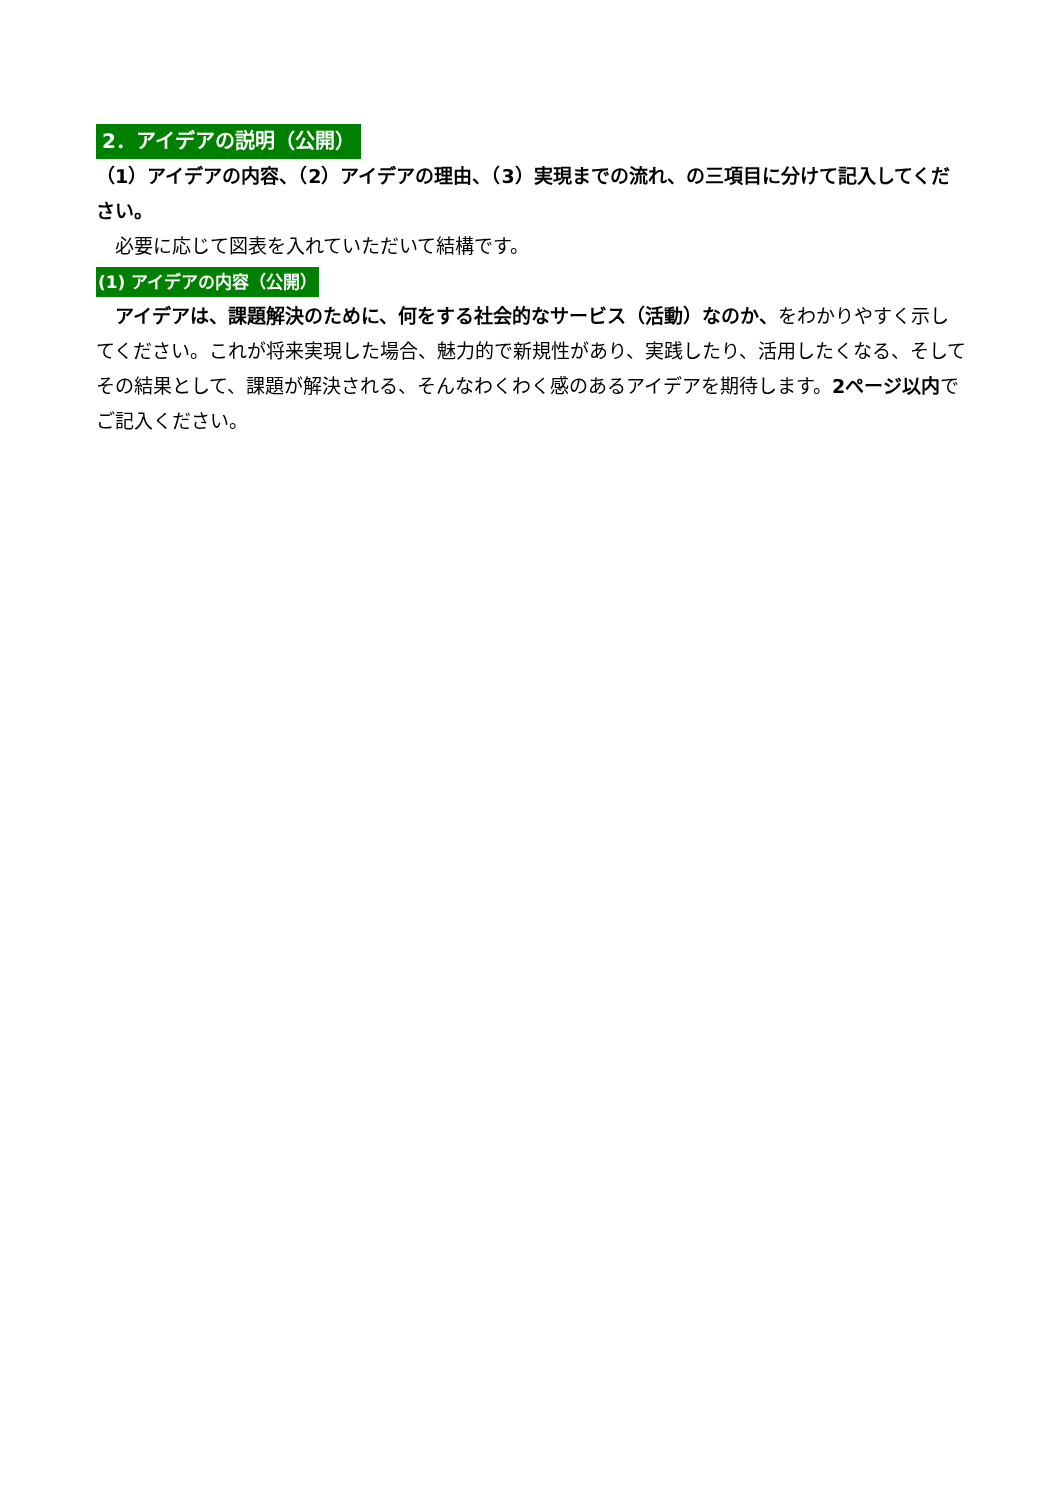2．アイデアの説明（公開）
（1）アイデアの内容、（2）アイデアの理由、（3）実現までの流れ、の三項目に分けて記入してください。
　必要に応じて図表を入れていただいて結構です。
(1) アイデアの内容（公開）
　アイデアは、課題解決のために、何をする社会的なサービス（活動）なのか、をわかりやすく示してください。これが将来実現した場合、魅力的で新規性があり、実践したり、活用したくなる、そしてその結果として、課題が解決される、そんなわくわく感のあるアイデアを期待します。2ページ以内でご記入ください。